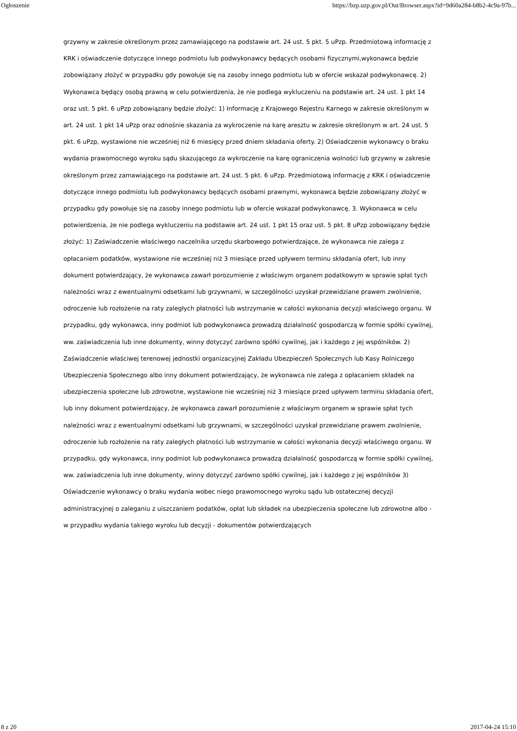Ogłoszenie https://bzp.uzp.gov.pl/Out/Browser.aspx?id=9d60a284-b8b2-4c9a-97b...
grzywny w zakresie określonym przez zamawiającego na podstawie art. 24 ust. 5 pkt. 5 uPzp. Przedmiotową informację z KRK i oświadczenie dotyczące innego podmiotu lub podwykonawcy będących osobami fizycznymi,wykonawca będzie zobowiązany złożyć w przypadku gdy powołuje się na zasoby innego podmiotu lub w ofercie wskazał podwykonawcę. 2) Wykonawca będący osobą prawną w celu potwierdzenia, że nie podlega wykluczeniu na podstawie art. 24 ust. 1 pkt 14 oraz ust. 5 pkt. 6 uPzp zobowiązany będzie złożyć: 1) Informację z Krajowego Rejestru Karnego w zakresie określonym w art. 24 ust. 1 pkt 14 uPzp oraz odnośnie skazania za wykroczenie na karę aresztu w zakresie określonym w art. 24 ust. 5 pkt. 6 uPzp, wystawione nie wcześniej niż 6 miesięcy przed dniem składania oferty. 2) Oświadczenie wykonawcy o braku wydania prawomocnego wyroku sądu skazującego za wykroczenie na karę ograniczenia wolności lub grzywny w zakresie określonym przez zamawiającego na podstawie art. 24 ust. 5 pkt. 6 uPzp. Przedmiotową informację z KRK i oświadczenie dotyczące innego podmiotu lub podwykonawcy będących osobami prawnymi, wykonawca będzie zobowiązany złożyć w przypadku gdy powołuje się na zasoby innego podmiotu lub w ofercie wskazał podwykonawcę. 3. Wykonawca w celu potwierdzenia, że nie podlega wykluczeniu na podstawie art. 24 ust. 1 pkt 15 oraz ust. 5 pkt. 8 uPzp zobowiązany będzie złożyć: 1) Zaświadczenie właściwego naczelnika urzędu skarbowego potwierdzające, że wykonawca nie zalega z opłacaniem podatków, wystawione nie wcześniej niż 3 miesiące przed upływem terminu składania ofert, lub inny dokument potwierdzający, że wykonawca zawarł porozumienie z właściwym organem podatkowym w sprawie spłat tych należności wraz z ewentualnymi odsetkami lub grzywnami, w szczególności uzyskał przewidziane prawem zwolnienie, odroczenie lub rozłożenie na raty zaległych płatności lub wstrzymanie w całości wykonania decyzji właściwego organu. W przypadku, gdy wykonawca, inny podmiot lub podwykonawca prowadzą działalność gospodarczą w formie spółki cywilnej, ww. zaświadczenia lub inne dokumenty, winny dotyczyć zarówno spółki cywilnej, jak i każdego z jej wspólników. 2) Zaświadczenie właściwej terenowej jednostki organizacyjnej Zakładu Ubezpieczeń Społecznych lub Kasy Rolniczego Ubezpieczenia Społecznego albo inny dokument potwierdzający, że wykonawca nie zalega z opłacaniem składek na ubezpieczenia społeczne lub zdrowotne, wystawione nie wcześniej niż 3 miesiące przed upływem terminu składania ofert, lub inny dokument potwierdzający, że wykonawca zawarł porozumienie z właściwym organem w sprawie spłat tych należności wraz z ewentualnymi odsetkami lub grzywnami, w szczególności uzyskał przewidziane prawem zwolnienie, odroczenie lub rozłożenie na raty zaległych płatności lub wstrzymanie w całości wykonania decyzji właściwego organu. W przypadku, gdy wykonawca, inny podmiot lub podwykonawca prowadzą działalność gospodarczą w formie spółki cywilnej, ww. zaświadczenia lub inne dokumenty, winny dotyczyć zarówno spółki cywilnej, jak i każdego z jej wspólników 3) Oświadczenie wykonawcy o braku wydania wobec niego prawomocnego wyroku sądu lub ostatecznej decyzji administracyjnej o zaleganiu z uiszczaniem podatków, opłat lub składek na ubezpieczenia społeczne lub zdrowotne albo - w przypadku wydania takiego wyroku lub decyzji - dokumentów potwierdzających
8 z 20 2017-04-24 15:10